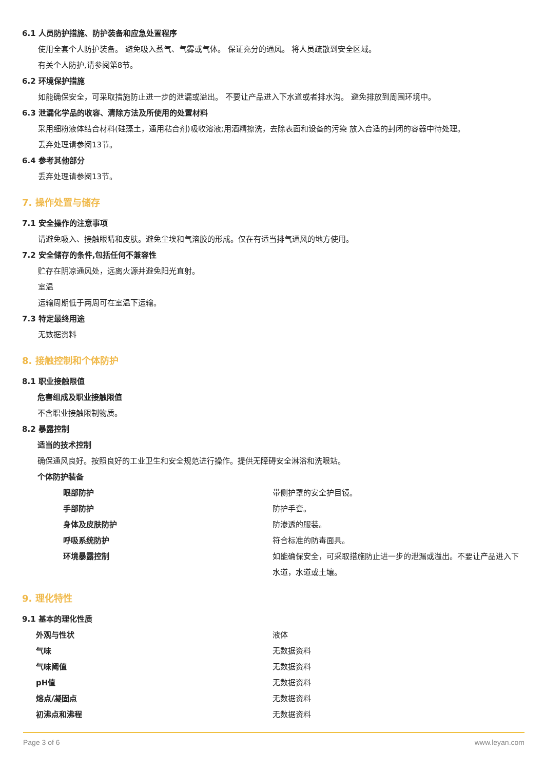6.1 人员防护措施、防护装备和应急处置程序
使用全套个人防护装备。 避免吸入蒸气、气雾或气体。 保证充分的通风。 将人员疏散到安全区域。
有关个人防护,请参阅第8节。
6.2 环境保护措施
如能确保安全，可采取措施防止进一步的泄漏或溢出。 不要让产品进入下水道或者排水沟。 避免排放到周围环境中。
6.3 泄漏化学品的收容、清除方法及所使用的处置材料
采用细粉液体结合材料(硅藻土，通用粘合剂)吸收溶液;用酒精擦洗，去除表面和设备的污染 放入合适的封闭的容器中待处理。
丢弃处理请参阅13节。
6.4 参考其他部分
丢弃处理请参阅13节。
7. 操作处置与储存
7.1 安全操作的注意事项
请避免吸入、接触眼睛和皮肤。避免尘埃和气溶胶的形成。仅在有适当排气通风的地方使用。
7.2 安全储存的条件,包括任何不兼容性
贮存在阴凉通风处，远离火源并避免阳光直射。
室温
运输周期低于两周可在室温下运输。
7.3 特定最终用途
无数据资料
8. 接触控制和个体防护
8.1 职业接触限值
危害组成及职业接触限值
不含职业接触限制物质。
8.2 暴露控制
适当的技术控制
确保通风良好。按照良好的工业卫生和安全规范进行操作。提供无障碍安全淋浴和洗眼站。
个体防护装备
| 眼部防护 | 带侧护罩的安全护目镜。 |
| 手部防护 | 防护手套。 |
| 身体及皮肤防护 | 防渗透的服装。 |
| 呼吸系统防护 | 符合标准的防毒面具。 |
| 环境暴露控制 | 如能确保安全，可采取措施防止进一步的泄漏或溢出。不要让产品进入下水道，水道或土壤。 |
9. 理化特性
9.1 基本的理化性质
| 外观与性状 | 液体 |
| 气味 | 无数据资料 |
| 气味阈值 | 无数据资料 |
| pH值 | 无数据资料 |
| 熔点/凝固点 | 无数据资料 |
| 初沸点和沸程 | 无数据资料 |
Page 3 of 6 www.leyan.com